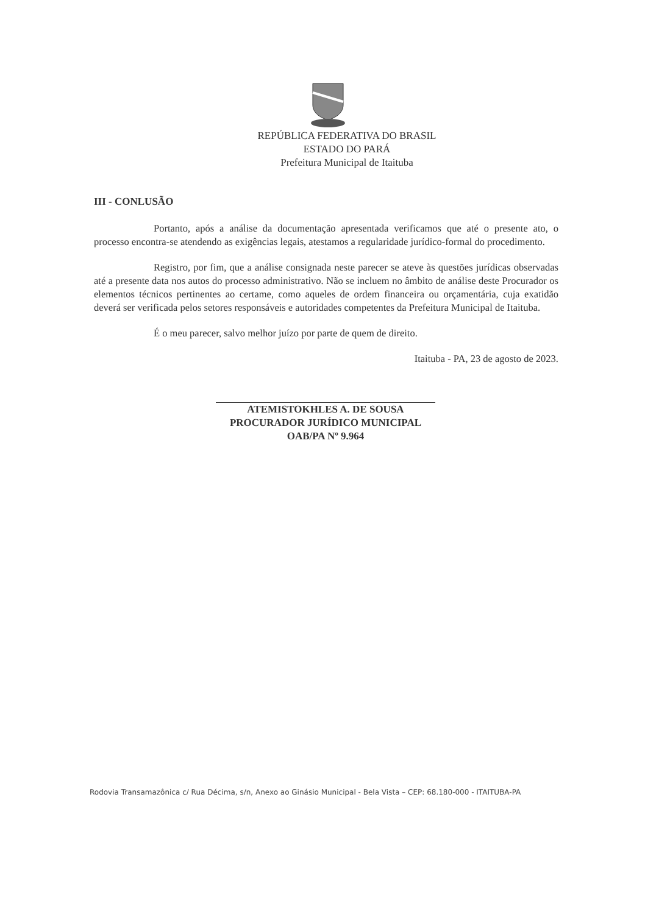REPÚBLICA FEDERATIVA DO BRASIL
ESTADO DO PARÁ
Prefeitura Municipal de Itaituba
III - CONLUSÃO
Portanto, após a análise da documentação apresentada verificamos que até o presente ato, o processo encontra-se atendendo as exigências legais, atestamos a regularidade jurídico-formal do procedimento.
Registro, por fim, que a análise consignada neste parecer se ateve às questões jurídicas observadas até a presente data nos autos do processo administrativo. Não se incluem no âmbito de análise deste Procurador os elementos técnicos pertinentes ao certame, como aqueles de ordem financeira ou orçamentária, cuja exatidão deverá ser verificada pelos setores responsáveis e autoridades competentes da Prefeitura Municipal de Itaituba.
É o meu parecer, salvo melhor juízo por parte de quem de direito.
Itaituba - PA, 23 de agosto de 2023.
ATEMISTOKHLES A. DE SOUSA
PROCURADOR JURÍDICO MUNICIPAL
OAB/PA Nº 9.964
Rodovia Transamazônica c/ Rua Décima, s/n, Anexo ao Ginásio Municipal - Bela Vista – CEP: 68.180-000 - ITAITUBA-PA